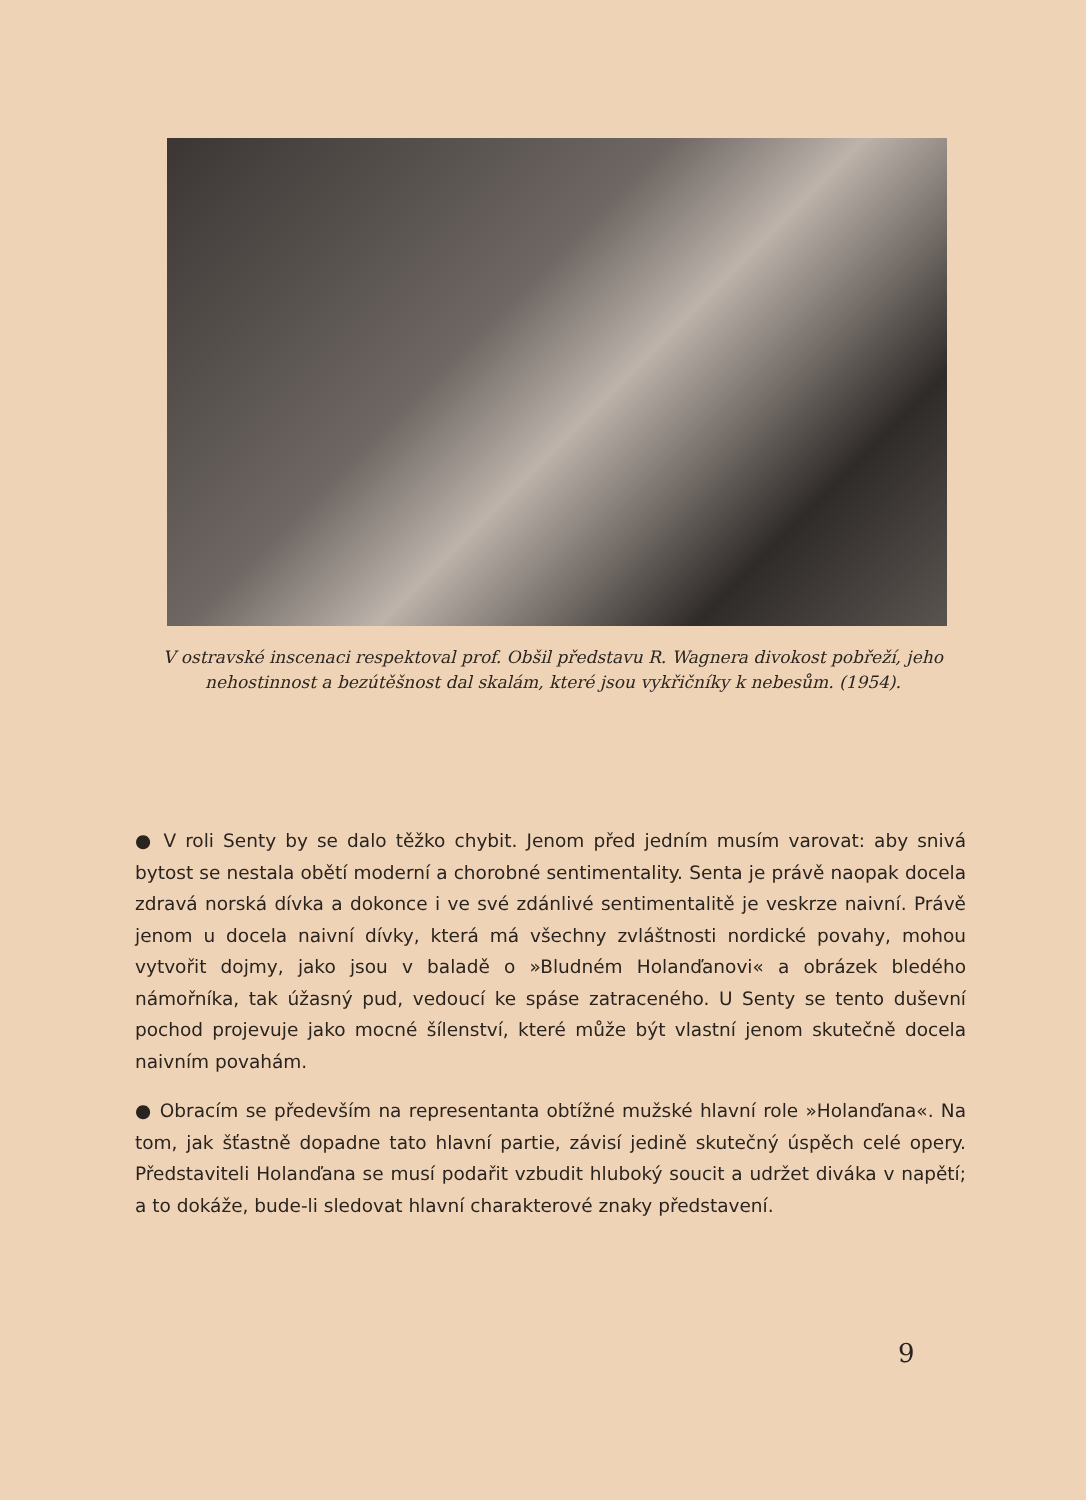V ostravské inscenaci respektoval prof. Obšil představu R. Wagnera divokost pobřeží, jeho nehostinnost a bezútěšnost dal skalám, které jsou vykřičníky k nebesům. (1954).
● V roli Senty by se dalo těžko chybit. Jenom před jedním musím varovat: aby snivá bytost se nestala obětí moderní a chorobné sentimentality. Senta je právě naopak docela zdravá norská dívka a dokonce i ve své zdánlivé sentimentalitě je veskrze naivní. Právě jenom u docela naivní dívky, která má všechny zvláštnosti nordické povahy, mohou vytvořit dojmy, jako jsou v baladě o »Bludném Holanďanovi« a obrázek bledého námořníka, tak úžasný pud, vedoucí ke spáse zatraceného. U Senty se tento duševní pochod projevuje jako mocné šílenství, které může být vlastní jenom skutečně docela naivním povahám.
● Obracím se především na representanta obtížné mužské hlavní role »Holanďana«. Na tom, jak šťastně dopadne tato hlavní partie, závisí jedině skutečný úspěch celé opery. Představiteli Holanďana se musí podařit vzbudit hluboký soucit a udržet diváka v napětí; a to dokáže, bude-li sledovat hlavní charakterové znaky představení.
9